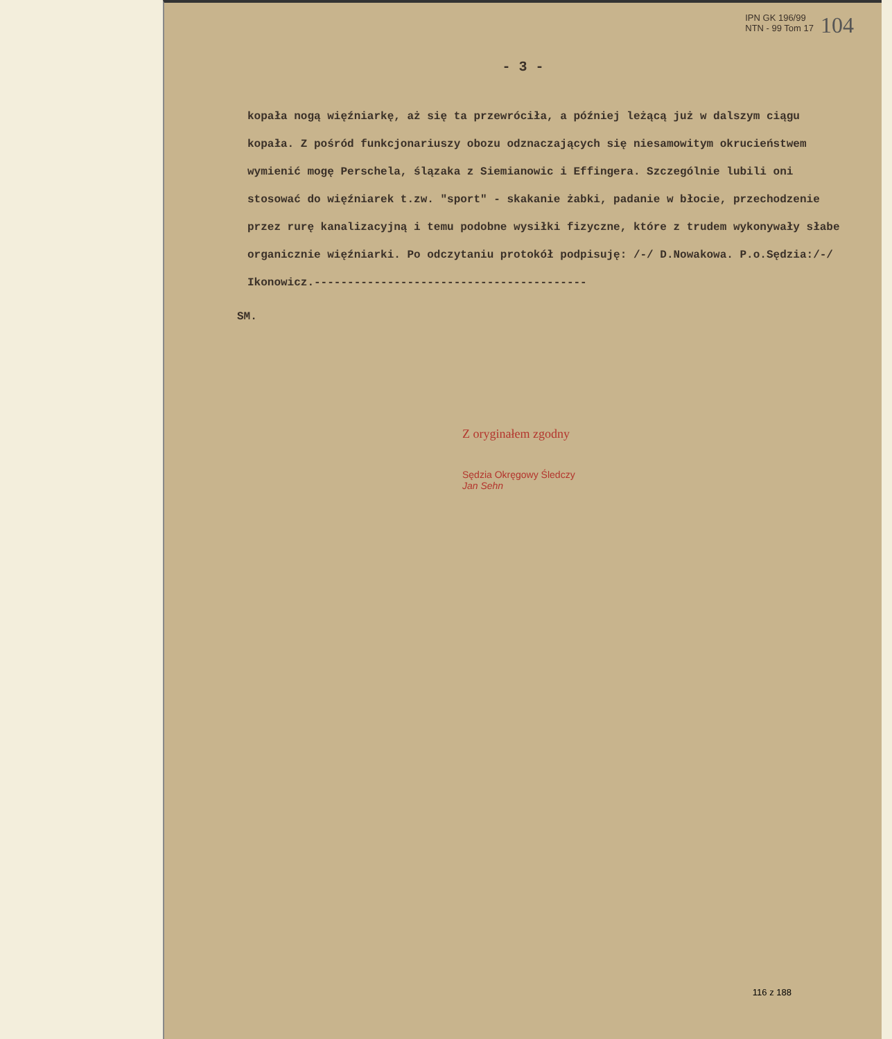IPN GK 196/99
NTN - 99 Tom 17
104
- 3 -
kopała nogą więźniarkę, aż się ta przewróciła, a później leżącą już w dalszym ciągu kopała. Z pośród funkcjonariuszy obozu odznaczających się niesamowitym okrucieństwem wymienić mogę Perschela, ślązaka z Siemianowic i Effingera. Szczególnie lubili oni stosować do więźniarek t.zw. "sport" - skakanie żabki, padanie w błocie, przechodzenie przez rurę kanalizacyjną i temu podobne wysiłki fizyczne, które z trudem wykonywały słabe organicznie więźniarki. Po odczytaniu protokół podpisuję: /-/ D.Nowakowa. P.o.Sędzia:/-/ Ikonowicz.-----------------------------------------
SM.
Z oryginałem zgodny
Sędzia Okręgowy Śledczy
Jan Sehn
116 z 188